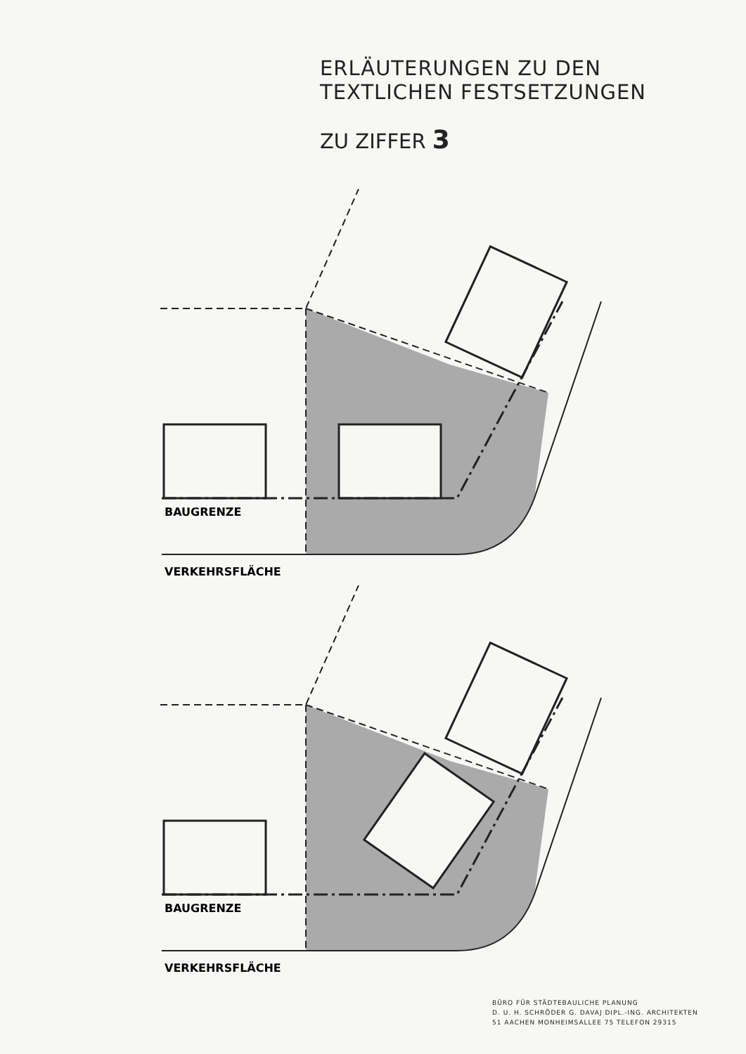ERLÄUTERUNGEN ZU DEN
TEXTLICHEN FESTSETZUNGEN
ZU ZIFFER 3
BAUGRENZE
VERKEHRSFLÄCHE
BAUGRENZE
VERKEHRSFLÄCHE
BÜRO FÜR STÄDTEBAULICHE PLANUNG
D. U. H. SCHRÖDER G. DAVAJ DIPL.-ING. ARCHITEKTEN
51 AACHEN MONHEIMSALLEE 75 TELEFON 29315